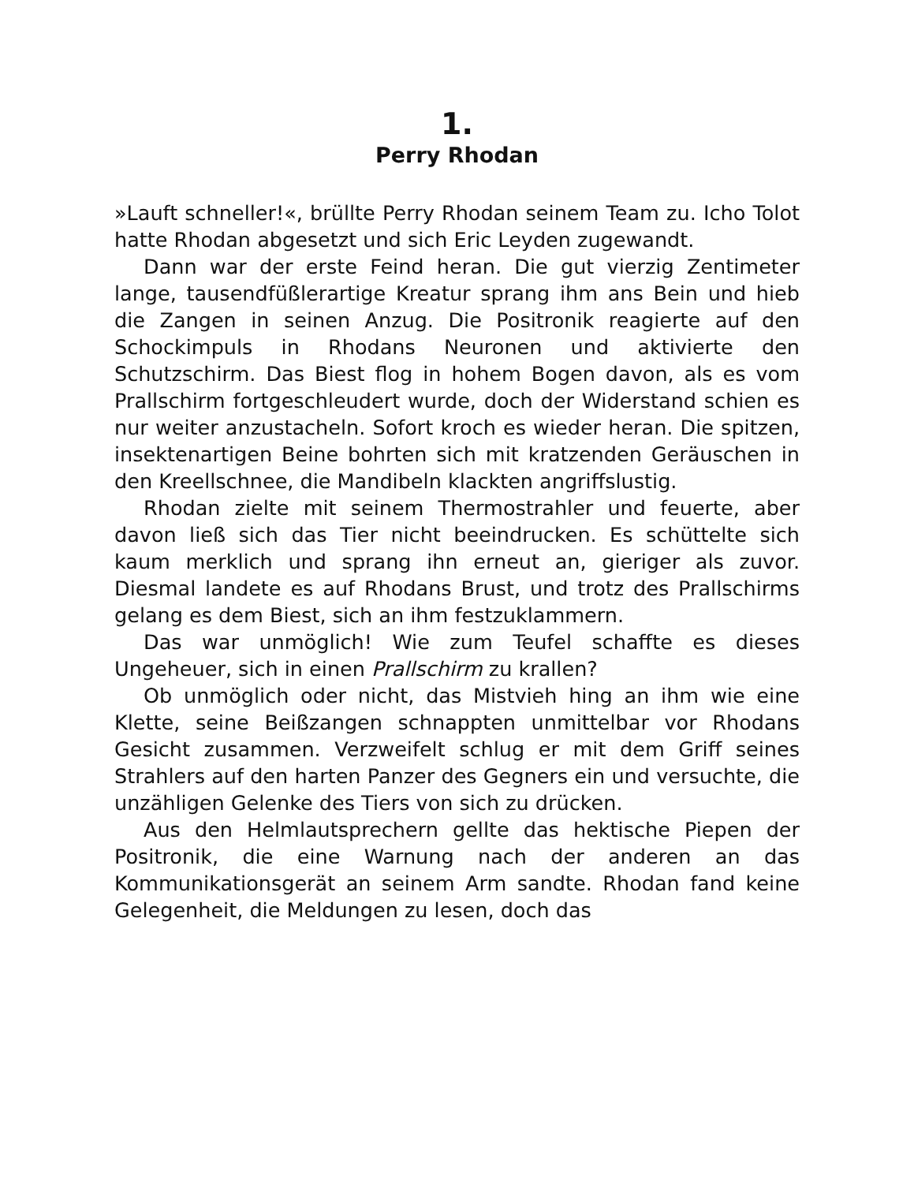1.
Perry Rhodan
»Lauft schneller!«, brüllte Perry Rhodan seinem Team zu. Icho Tolot hatte Rhodan abgesetzt und sich Eric Leyden zugewandt.
Dann war der erste Feind heran. Die gut vierzig Zentimeter lange, tausendfüßlerartige Kreatur sprang ihm ans Bein und hieb die Zangen in seinen Anzug. Die Positronik reagierte auf den Schockimpuls in Rhodans Neuronen und aktivierte den Schutzschirm. Das Biest flog in hohem Bogen davon, als es vom Prallschirm fortgeschleudert wurde, doch der Widerstand schien es nur weiter anzustacheln. Sofort kroch es wieder heran. Die spitzen, insektenartigen Beine bohrten sich mit kratzenden Geräuschen in den Kreellschnee, die Mandibeln klackten angriffslustig.
Rhodan zielte mit seinem Thermostrahler und feuerte, aber davon ließ sich das Tier nicht beeindrucken. Es schüttelte sich kaum merklich und sprang ihn erneut an, gieriger als zuvor. Diesmal landete es auf Rhodans Brust, und trotz des Prallschirms gelang es dem Biest, sich an ihm festzuklammern.
Das war unmöglich! Wie zum Teufel schaffte es dieses Ungeheuer, sich in einen Prallschirm zu krallen?
Ob unmöglich oder nicht, das Mistvieh hing an ihm wie eine Klette, seine Beißzangen schnappten unmittelbar vor Rhodans Gesicht zusammen. Verzweifelt schlug er mit dem Griff seines Strahlers auf den harten Panzer des Gegners ein und versuchte, die unzähligen Gelenke des Tiers von sich zu drücken.
Aus den Helmlautsprechern gellte das hektische Piepen der Positronik, die eine Warnung nach der anderen an das Kommunikationsgerät an seinem Arm sandte. Rhodan fand keine Gelegenheit, die Meldungen zu lesen, doch das